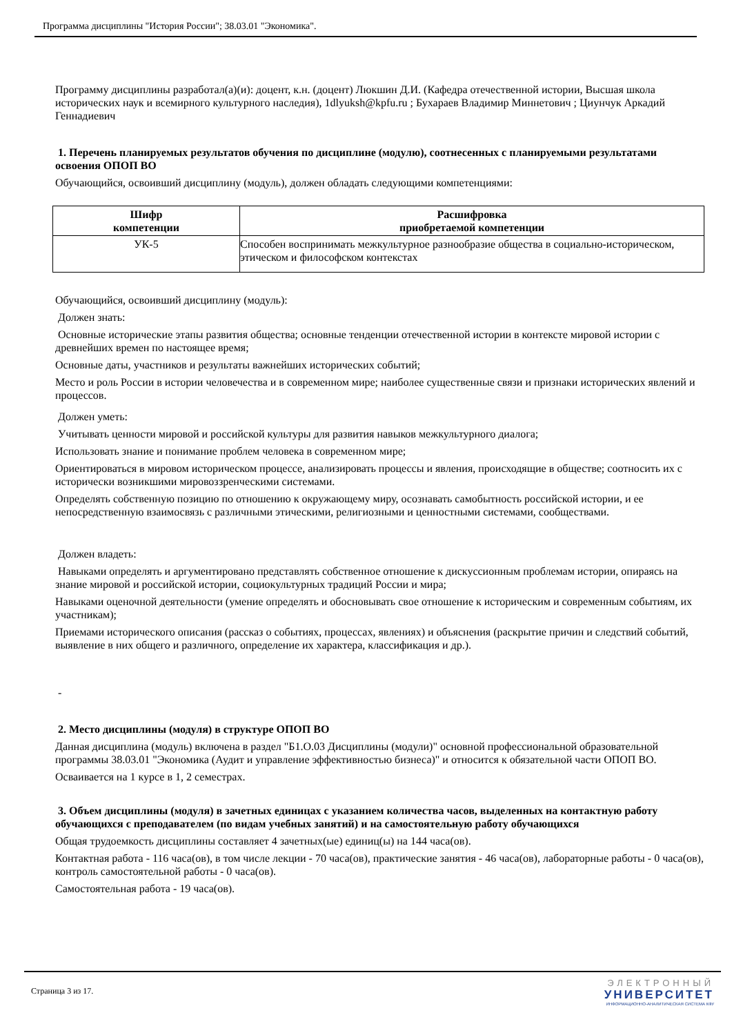Программа дисциплины "История России"; 38.03.01 "Экономика".
Программу дисциплины разработал(а)(и): доцент, к.н. (доцент) Люкшин Д.И. (Кафедра отечественной истории, Высшая школа исторических наук и всемирного культурного наследия), 1dlyuksh@kpfu.ru ; Бухараев Владимир Миннетович ; Циунчук Аркадий Геннадиевич
1. Перечень планируемых результатов обучения по дисциплине (модулю), соотнесенных с планируемыми результатами освоения ОПОП ВО
Обучающийся, освоивший дисциплину (модуль), должен обладать следующими компетенциями:
| Шифр компетенции | Расшифровка приобретаемой компетенции |
| --- | --- |
| УК-5 | Способен воспринимать межкультурное разнообразие общества в социально-историческом, этическом и философском контекстах |
Обучающийся, освоивший дисциплину (модуль):
Должен знать:
Основные исторические этапы развития общества; основные тенденции отечественной истории в контексте мировой истории с древнейших времен по настоящее время;
Основные даты, участников и результаты важнейших исторических событий;
Место и роль России в истории человечества и в современном мире; наиболее существенные связи и признаки исторических явлений и процессов.
Должен уметь:
Учитывать ценности мировой и российской культуры для развития навыков межкультурного диалога;
Использовать знание и понимание проблем человека в современном мире;
Ориентироваться в мировом историческом процессе, анализировать процессы и явления, происходящие в обществе; соотносить их с исторически возникшими мировоззренческими системами.
Определять собственную позицию по отношению к окружающему миру, осознавать самобытность российской истории, и ее непосредственную взаимосвязь с различными этическими, религиозными и ценностными системами, сообществами.
Должен владеть:
Навыками определять и аргументировано представлять собственное отношение к дискуссионным проблемам истории, опираясь на знание мировой и российской истории, социокультурных традиций России и мира;
Навыками оценочной деятельности (умение определять и обосновывать свое отношение к историческим и современным событиям, их участникам);
Приемами исторического описания (рассказ о событиях, процессах, явлениях) и объяснения (раскрытие причин и следствий событий, выявление в них общего и различного, определение их характера, классификация и др.).
-
2. Место дисциплины (модуля) в структуре ОПОП ВО
Данная дисциплина (модуль) включена в раздел "Б1.О.03 Дисциплины (модули)" основной профессиональной образовательной программы 38.03.01 "Экономика (Аудит и управление эффективностью бизнеса)" и относится к обязательной части ОПОП ВО.
Осваивается на 1 курсе в 1, 2 семестрах.
3. Объем дисциплины (модуля) в зачетных единицах с указанием количества часов, выделенных на контактную работу обучающихся с преподавателем (по видам учебных занятий) и на самостоятельную работу обучающихся
Общая трудоемкость дисциплины составляет 4 зачетных(ые) единиц(ы) на 144 часа(ов).
Контактная работа - 116 часа(ов), в том числе лекции - 70 часа(ов), практические занятия - 46 часа(ов), лабораторные работы - 0 часа(ов), контроль самостоятельной работы - 0 часа(ов).
Самостоятельная работа - 19 часа(ов).
Страница 3 из 17.
ЭЛЕКТРОННЫЙ
УНИВЕРСИТЕТ
ИНФОРМАЦИОННО-АНАЛИТИЧЕСКАЯ СИСТЕМА КФУ